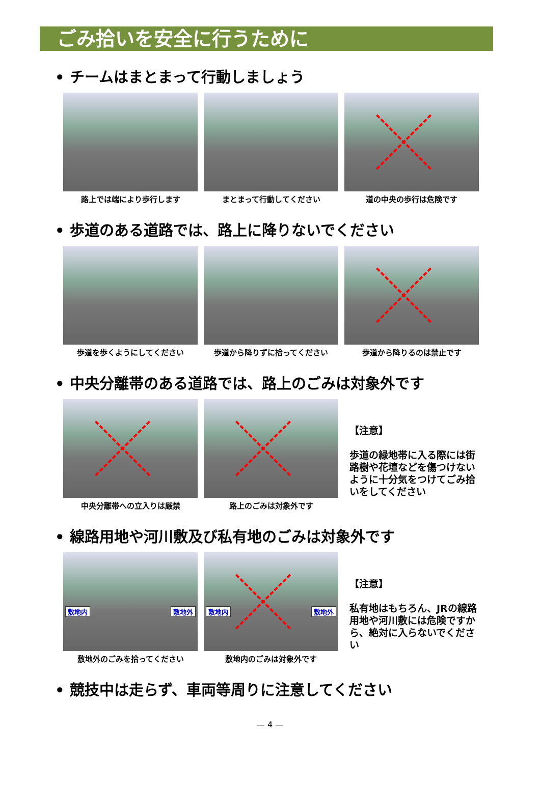ごみ拾いを安全に行うために
• チームはまとまって行動しましょう
路上では端により歩行します まとまって行動してください 道の中央の歩行は危険です
• 歩道のある道路では、路上に降りないでください
歩道を歩くようにしてください 歩道から降りずに拾ってください 歩道から降りるのは禁止です
• 中央分離帯のある道路では、路上のごみは対象外です
中央分離帯への立入りは厳禁 路上のごみは対象外です
【注意】
歩道の緑地帯に入る際には街路樹や花壇などを傷つけないように十分気をつけてごみ拾いをしてください
• 線路用地や河川敷及び私有地のごみは対象外です
敷地内 敷地外
敷地外のごみを拾ってください
敷地内 敷地外
敷地内のごみは対象外です
【注意】
私有地はもちろん、JRの線路用地や河川敷には危険ですから、絶対に入らないでください
• 競技中は走らず、車両等周りに注意してください
— 4 —